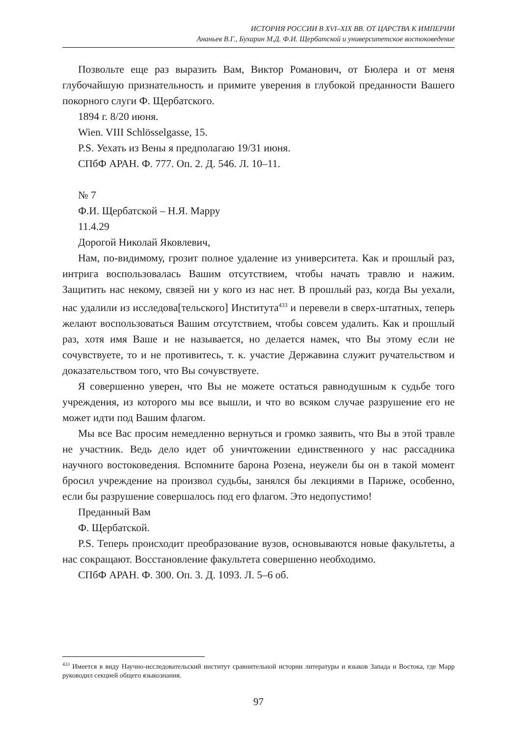ИСТОРИЯ РОССИИ В XVI–XIX ВВ. ОТ ЦАРСТВА К ИМПЕРИИ
Ананьев В.Г., Бухарин М.Д. Ф.И. Щербатской и университетское востоковедение
Позвольте еще раз выразить Вам, Виктор Романович, от Бюлера и от меня глубочайшую признательность и примите уверения в глубокой преданности Вашего покорного слуги Ф. Щербатского.
1894 г. 8/20 июня.
Wien. VIII Schlösselgasse, 15.
P.S. Уехать из Вены я предполагаю 19/31 июня.
СПбФ АРАН. Ф. 777. Оп. 2. Д. 546. Л. 10–11.
№ 7
Ф.И. Щербатской – Н.Я. Марру
11.4.29
Дорогой Николай Яковлевич,
Нам, по-видимому, грозит полное удаление из университета. Как и прошлый раз, интрига воспользовалась Вашим отсутствием, чтобы начать травлю и нажим. Защитить нас некому, связей ни у кого из нас нет. В прошлый раз, когда Вы уехали, нас удалили из исследова[тельского] Института<sup>433</sup> и перевели в сверх-штатных, теперь желают воспользоваться Вашим отсутствием, чтобы совсем удалить. Как и прошлый раз, хотя имя Ваше и не называется, но делается намек, что Вы этому если не сочувствуете, то и не противитесь, т. к. участие Державина служит ручательством и доказательством того, что Вы сочувствуете.
Я совершенно уверен, что Вы не можете остаться равнодушным к судьбе того учреждения, из которого мы все вышли, и что во всяком случае разрушение его не может идти под Вашим флагом.
Мы все Вас просим немедленно вернуться и громко заявить, что Вы в этой травле не участник. Ведь дело идет об уничтожении единственного у нас рассадника научного востоковедения. Вспомните барона Розена, неужели бы он в такой момент бросил учреждение на произвол судьбы, занялся бы лекциями в Париже, особенно, если бы разрушение совершалось под его флагом. Это недопустимо!
Преданный Вам
Ф. Щербатской.
P.S. Теперь происходит преобразование вузов, основываются новые факультеты, а нас сокращают. Восстановление факультета совершенно необходимо.
СПбФ АРАН. Ф. 300. Оп. 3. Д. 1093. Л. 5–6 об.
<sup>433</sup> Имеется в виду Научно-исследовательский институт сравнительной истории литературы и языков Запада и Востока, где Марр руководил секцией общего языкознания.
97